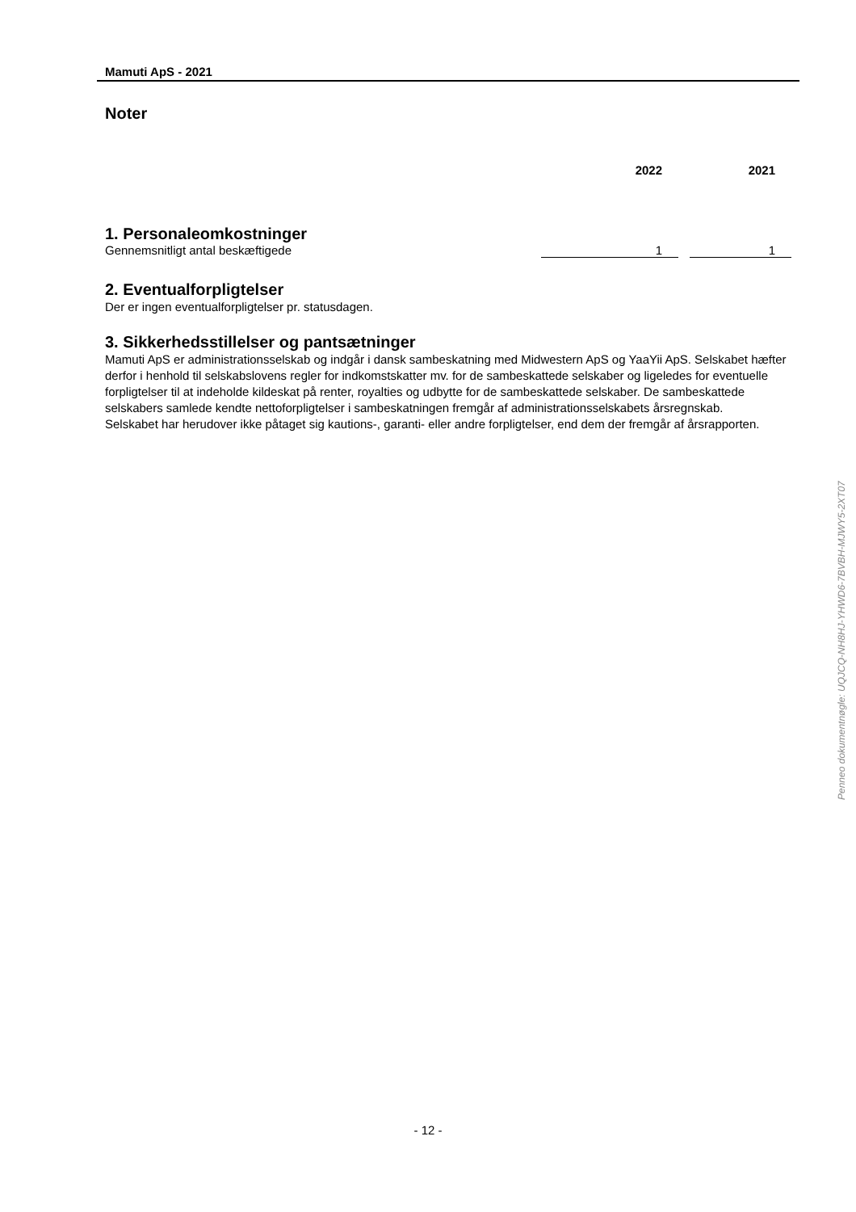Mamuti ApS - 2021
Noter
| | 2022 | | 2021 |
| 1. Personaleomkostninger | | | |
| Gennemsnitligt antal beskæftigede | 1 | | 1 |
2. Eventualforpligtelser
Der er ingen eventualforpligtelser pr. statusdagen.
3. Sikkerhedsstillelser og pantsætninger
Mamuti ApS er administrationsselskab og indgår i dansk sambeskatning med Midwestern ApS og YaaYii ApS. Selskabet hæfter
derfor i henhold til selskabslovens regler for indkomstskatter mv. for de sambeskattede selskaber og ligeledes for eventuelle forpligtelser til at indeholde kildeskat på renter, royalties og udbytte for de sambeskattede selskaber. De sambeskattede selskabers samlede kendte nettoforpligtelser i sambeskatningen fremgår af administrationsselskabets årsregnskab.
Selskabet har herudover ikke påtaget sig kautions-, garanti- eller andre forpligtelser, end dem der fremgår af årsrapporten.
Penneo dokumentnøgle: UQJCQ-NH8HJ-YHWD6-7BVBH-MJWY5-2XT07
- 12 -